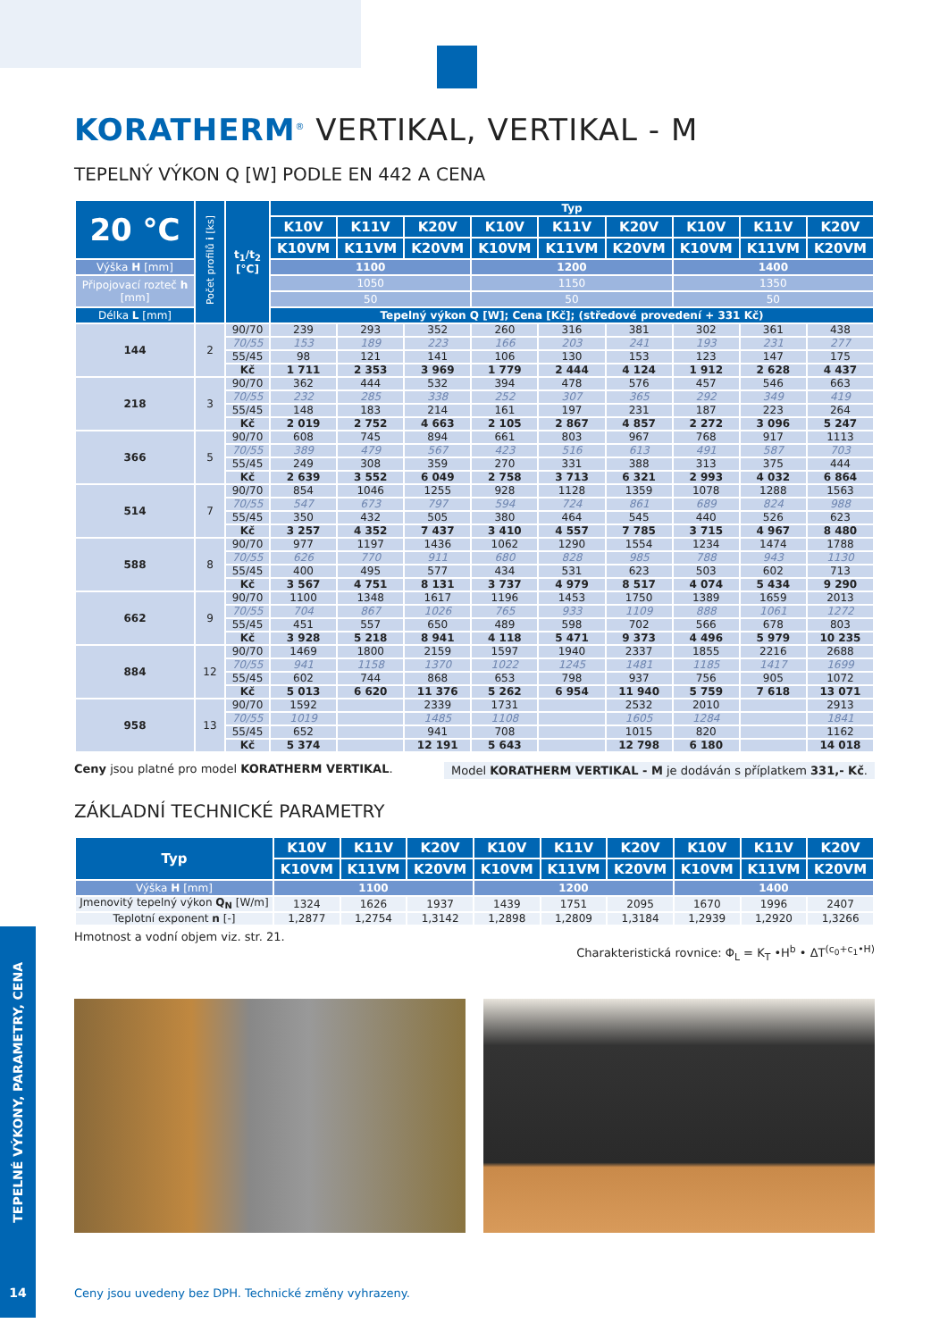KORATHERM<sup>®</sup> VERTIKAL, VERTIKAL - M
TEPELNÝ VÝKON Q [W] PODLE EN 442 A CENA
| 20 °C | Počet profilů i [ks] | t<sub>1</sub>/t<sub>2</sub> [°C] | Typ | | | | | | | | |
| --- | --- | --- | --- | --- | --- | --- | --- | --- | --- | --- | --- |
| | | | K10V | K11V | K20V | K10V | K11V | K20V | K10V | K11V | K20V |
| | | | K10VM | K11VM | K20VM | K10VM | K11VM | K20VM | K10VM | K11VM | K20VM |
| Výška H [mm] | | | 1100 | | | 1200 | | | 1400 | | |
| Připojovací rozteč h [mm] | | | 1050 | | | 1150 | | | 1350 | | |
| | | | 50 | | | 50 | | | 50 | | |
| Délka L [mm] | | | Tepelný výkon Q [W]; Cena [Kč]; (středové provedení + 331 Kč) | | | | | | | | |
| 144 | 2 | 90/70 | 239 | 293 | 352 | 260 | 316 | 381 | 302 | 361 | 438 |
| | | 70/55 | 153 | 189 | 223 | 166 | 203 | 241 | 193 | 231 | 277 |
| | | 55/45 | 98 | 121 | 141 | 106 | 130 | 153 | 123 | 147 | 175 |
| | | Kč | 1 711 | 2 353 | 3 969 | 1 779 | 2 444 | 4 124 | 1 912 | 2 628 | 4 437 |
| 218 | 3 | 90/70 | 362 | 444 | 532 | 394 | 478 | 576 | 457 | 546 | 663 |
| | | 70/55 | 232 | 285 | 338 | 252 | 307 | 365 | 292 | 349 | 419 |
| | | 55/45 | 148 | 183 | 214 | 161 | 197 | 231 | 187 | 223 | 264 |
| | | Kč | 2 019 | 2 752 | 4 663 | 2 105 | 2 867 | 4 857 | 2 272 | 3 096 | 5 247 |
| 366 | 5 | 90/70 | 608 | 745 | 894 | 661 | 803 | 967 | 768 | 917 | 1113 |
| | | 70/55 | 389 | 479 | 567 | 423 | 516 | 613 | 491 | 587 | 703 |
| | | 55/45 | 249 | 308 | 359 | 270 | 331 | 388 | 313 | 375 | 444 |
| | | Kč | 2 639 | 3 552 | 6 049 | 2 758 | 3 713 | 6 321 | 2 993 | 4 032 | 6 864 |
| 514 | 7 | 90/70 | 854 | 1046 | 1255 | 928 | 1128 | 1359 | 1078 | 1288 | 1563 |
| | | 70/55 | 547 | 673 | 797 | 594 | 724 | 861 | 689 | 824 | 988 |
| | | 55/45 | 350 | 432 | 505 | 380 | 464 | 545 | 440 | 526 | 623 |
| | | Kč | 3 257 | 4 352 | 7 437 | 3 410 | 4 557 | 7 785 | 3 715 | 4 967 | 8 480 |
| 588 | 8 | 90/70 | 977 | 1197 | 1436 | 1062 | 1290 | 1554 | 1234 | 1474 | 1788 |
| | | 70/55 | 626 | 770 | 911 | 680 | 828 | 985 | 788 | 943 | 1130 |
| | | 55/45 | 400 | 495 | 577 | 434 | 531 | 623 | 503 | 602 | 713 |
| | | Kč | 3 567 | 4 751 | 8 131 | 3 737 | 4 979 | 8 517 | 4 074 | 5 434 | 9 290 |
| 662 | 9 | 90/70 | 1100 | 1348 | 1617 | 1196 | 1453 | 1750 | 1389 | 1659 | 2013 |
| | | 70/55 | 704 | 867 | 1026 | 765 | 933 | 1109 | 888 | 1061 | 1272 |
| | | 55/45 | 451 | 557 | 650 | 489 | 598 | 702 | 566 | 678 | 803 |
| | | Kč | 3 928 | 5 218 | 8 941 | 4 118 | 5 471 | 9 373 | 4 496 | 5 979 | 10 235 |
| 884 | 12 | 90/70 | 1469 | 1800 | 2159 | 1597 | 1940 | 2337 | 1855 | 2216 | 2688 |
| | | 70/55 | 941 | 1158 | 1370 | 1022 | 1245 | 1481 | 1185 | 1417 | 1699 |
| | | 55/45 | 602 | 744 | 868 | 653 | 798 | 937 | 756 | 905 | 1072 |
| | | Kč | 5 013 | 6 620 | 11 376 | 5 262 | 6 954 | 11 940 | 5 759 | 7 618 | 13 071 |
| 958 | 13 | 90/70 | 1592 | | 2339 | 1731 | | 2532 | 2010 | | 2913 |
| | | 70/55 | 1019 | | 1485 | 1108 | | 1605 | 1284 | | 1841 |
| | | 55/45 | 652 | | 941 | 708 | | 1015 | 820 | | 1162 |
| | | Kč | 5 374 | | 12 191 | 5 643 | | 12 798 | 6 180 | | 14 018 |
Ceny jsou platné pro model KORATHERM VERTIKAL. Model KORATHERM VERTIKAL - M je dodáván s příplatkem 331,- Kč.
ZÁKLADNÍ TECHNICKÉ PARAMETRY
| Typ | K10V | K11V | K20V | K10V | K11V | K20V | K10V | K11V | K20V |
| --- | --- | --- | --- | --- | --- | --- | --- | --- | --- |
| | K10VM | K11VM | K20VM | K10VM | K11VM | K20VM | K10VM | K11VM | K20VM |
| Výška H [mm] | 1100 | | | 1200 | | | 1400 | | |
| Jmenovitý tepelný výkon Q<sub>N</sub> [W/m] | 1324 | 1626 | 1937 | 1439 | 1751 | 2095 | 1670 | 1996 | 2407 |
| Teplotní exponent n [-] | 1,2877 | 1,2754 | 1,3142 | 1,2898 | 1,2809 | 1,3184 | 1,2939 | 1,2920 | 1,3266 |
TEPELNÉ VÝKONY, PARAMETRY, CENA
14
Hmotnost a vodní objem viz. str. 21.
Charakteristická rovnice: Φ<sub>L</sub> = K<sub>T</sub> •H<sup>b</sup> • ΔT<sup>(c<sub>0</sub>+c<sub>1</sub>•H)</sup>
Ceny jsou uvedeny bez DPH. Technické změny vyhrazeny.